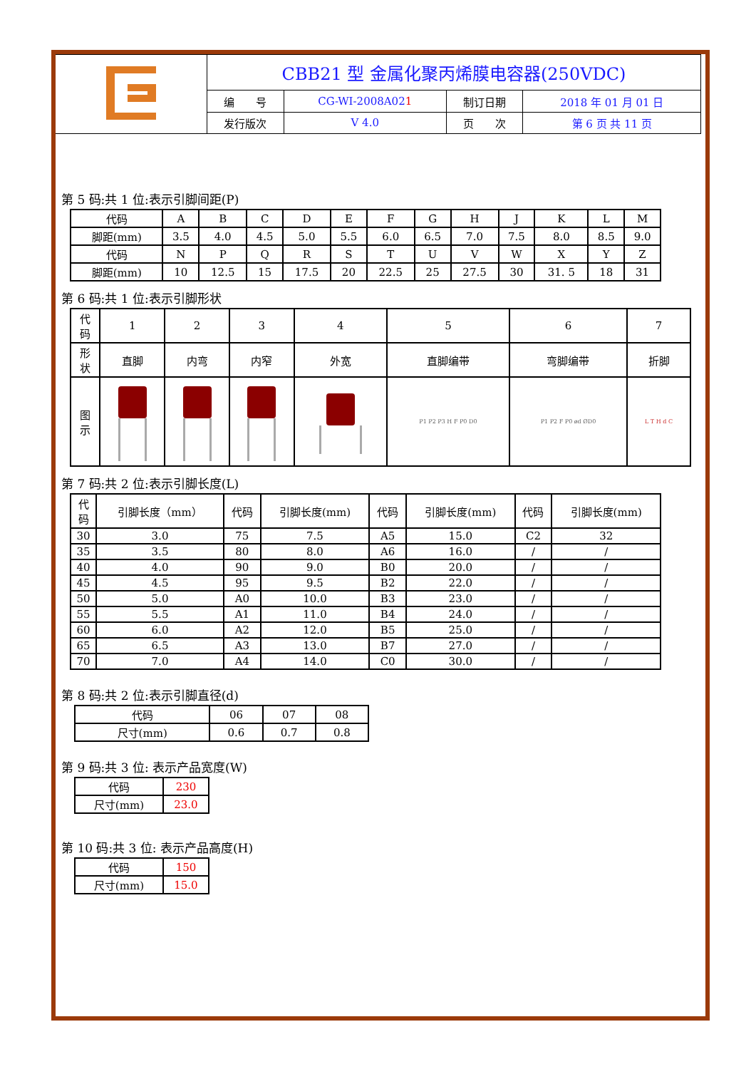| | CBB21 型 金属化聚丙烯膜电容器(250VDC) | | | |
| | 编 号 | CG-WI-2008A02 1 | 制订日期 | 2018 年 01 月 01 日 |
| | 发行版次 | V 4.0 | 页 次 | 第 6 页 共 11 页 |
第 5 码:共 1 位:表示引脚间距(P)
| 代码 | A | B | C | D | E | F | G | H | J | K | L | M |
| 脚距(mm) | 3.5 | 4.0 | 4.5 | 5.0 | 5.5 | 6.0 | 6.5 | 7.0 | 7.5 | 8.0 | 8.5 | 9.0 |
| 代码 | N | P | Q | R | S | T | U | V | W | X | Y | Z |
| 脚距(mm) | 10 | 12.5 | 15 | 17.5 | 20 | 22.5 | 25 | 27.5 | 30 | 31. 5 | 18 | 31 |
第 6 码:共 1 位:表示引脚形状
| 代 码 | 1 | 2 | 3 | 4 | 5 | 6 | 7 |
| 形 状 | 直脚 | 内弯 | 内窄 | 外宽 | 直脚编带 | 弯脚编带 | 折脚 |
| 图 示 | | | | | P1 P2 P3 H F P0 D0 | P1 P2 F P0 ød ØD0 | L T H d C |
第 7 码:共 2 位:表示引脚长度(L)
| 代 码 | 引脚长度（mm） | 代码 | 引脚长度(mm) | 代码 | 引脚长度(mm) | 代码 | 引脚长度(mm) |
| 30 | 3.0 | 75 | 7.5 | A5 | 15.0 | C2 | 32 |
| 35 | 3.5 | 80 | 8.0 | A6 | 16.0 | / | / |
| 40 | 4.0 | 90 | 9.0 | B0 | 20.0 | / | / |
| 45 | 4.5 | 95 | 9.5 | B2 | 22.0 | / | / |
| 50 | 5.0 | A0 | 10.0 | B3 | 23.0 | / | / |
| 55 | 5.5 | A1 | 11.0 | B4 | 24.0 | / | / |
| 60 | 6.0 | A2 | 12.0 | B5 | 25.0 | / | / |
| 65 | 6.5 | A3 | 13.0 | B7 | 27.0 | / | / |
| 70 | 7.0 | A4 | 14.0 | C0 | 30.0 | / | / |
第 8 码:共 2 位:表示引脚直径(d)
| 代码 | 06 | 07 | 08 |
| 尺寸(mm) | 0.6 | 0.7 | 0.8 |
第 9 码:共 3 位: 表示产品宽度(W)
| 代码 | 230 |
| 尺寸(mm) | 23.0 |
第 10 码:共 3 位: 表示产品高度(H)
| 代码 | 150 |
| 尺寸(mm) | 15.0 |